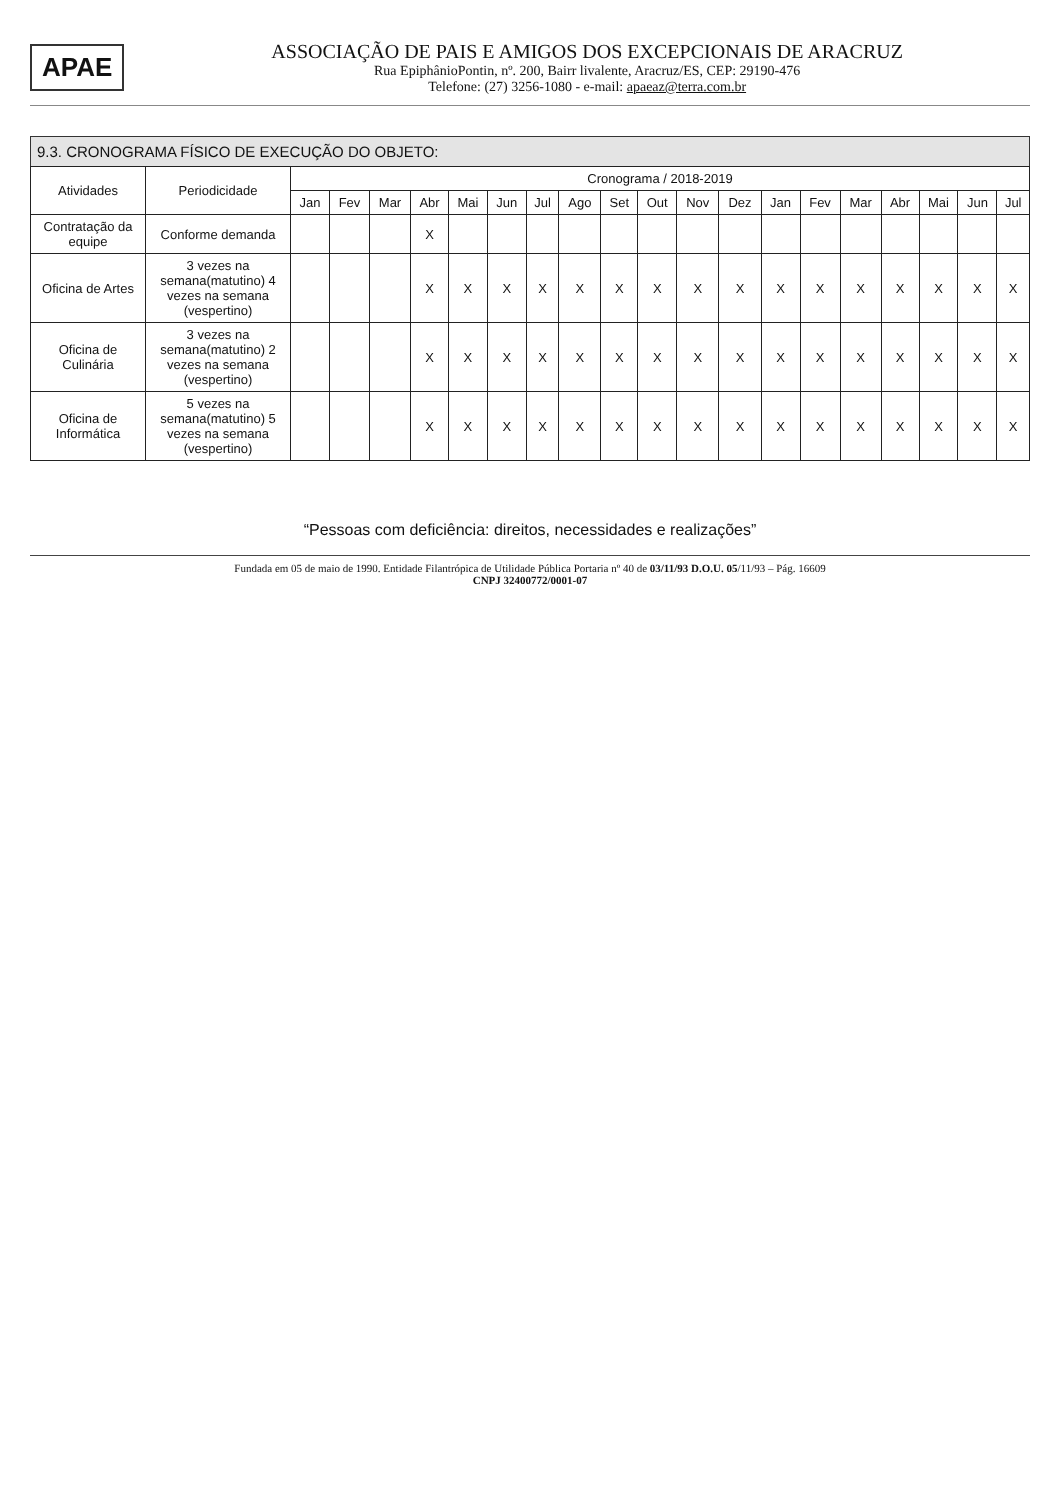APAE
ASSOCIAÇÃO DE PAIS E AMIGOS DOS EXCEPCIONAIS DE ARACRUZ
Rua EpiphânioPontin, nº. 200, Bairr livalente, Aracruz/ES, CEP: 29190-476
Telefone: (27) 3256-1080 - e-mail: apaeaz@terra.com.br
9.3. CRONOGRAMA FÍSICO DE EXECUÇÃO DO OBJETO:
| Atividades | Periodicidade | Cronograma / 2018-2019 | | | | | | | | | | | | | | | | | | |
| --- | --- | --- | --- | --- | --- | --- | --- | --- | --- | --- | --- | --- | --- | --- | --- | --- | --- | --- | --- | --- |
| | | Jan | Fev | Mar | Abr | Mai | Jun | Jul | Ago | Set | Out | Nov | Dez | Jan | Fev | Mar | Abr | Mai | Jun | Jul |
| Contratação da equipe | Conforme demanda | | | | X | | | | | | | | | | | | | | | |
| Oficina de Artes | 3 vezes na semana(matutino) 4 vezes na semana (vespertino) | | | | X | X | X | X | X | X | X | X | X | X | X | X | X | X | X | X |
| Oficina de Culinária | 3 vezes na semana(matutino) 2 vezes na semana (vespertino) | | | | X | X | X | X | X | X | X | X | X | X | X | X | X | X | X | X |
| Oficina de Informática | 5 vezes na semana(matutino) 5 vezes na semana (vespertino) | | | | X | X | X | X | X | X | X | X | X | X | X | X | X | X | X | X |
“Pessoas com deficiência: direitos, necessidades e realizações”
Fundada em 05 de maio de 1990. Entidade Filantrópica de Utilidade Pública Portaria nº 40 de 03/11/93 D.O.U. 05/11/93 – Pág. 16609
CNPJ 32400772/0001-07